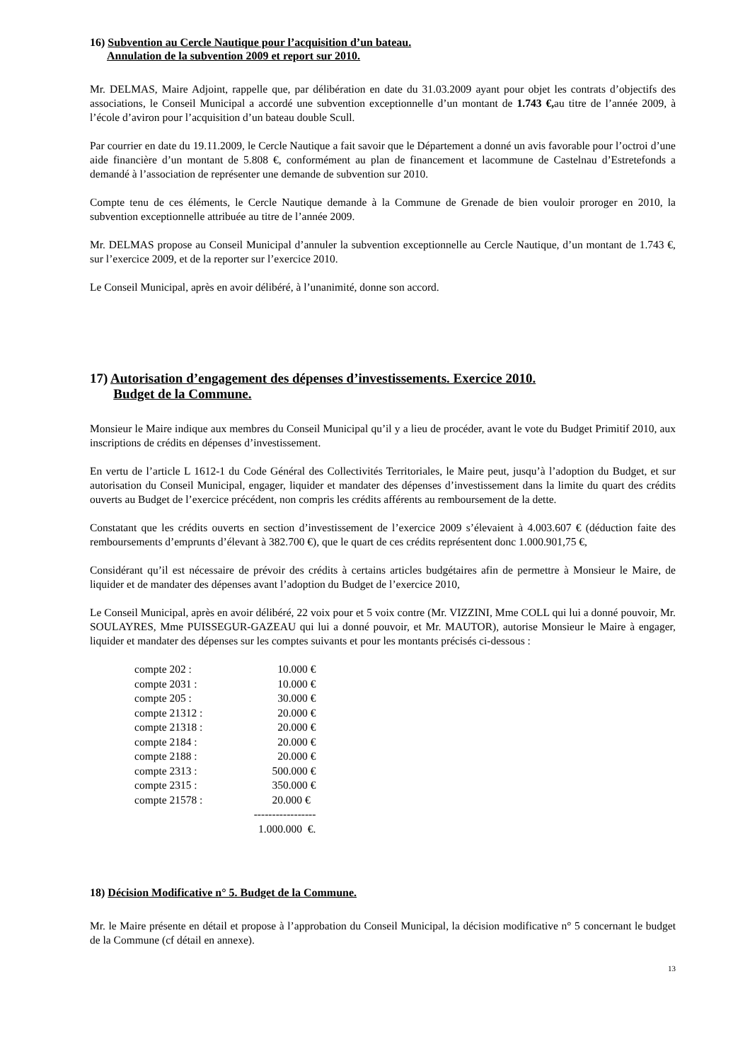16) Subvention au Cercle Nautique pour l’acquisition d’un bateau.
Annulation de la subvention 2009 et report sur 2010.
Mr. DELMAS, Maire Adjoint, rappelle que, par délibération en date du 31.03.2009 ayant pour objet les contrats d’objectifs des associations, le Conseil Municipal a accordé une subvention exceptionnelle d’un montant de 1.743 €, au titre de l’année 2009, à l’école d’aviron pour l’acquisition d’un bateau double Scull.
Par courrier en date du 19.11.2009, le Cercle Nautique a fait savoir que le Département a donné un avis favorable pour l’octroi d’une aide financière d’un montant de 5.808 €, conformément au plan de financement et lacommune de Castelnau d’Estretefonds a demandé à l’association de représenter une demande de subvention sur 2010.
Compte tenu de ces éléments, le Cercle Nautique demande à la Commune de Grenade de bien vouloir proroger en 2010, la subvention exceptionnelle attribuée au titre de l’année 2009.
Mr. DELMAS propose au Conseil Municipal d’annuler la subvention exceptionnelle au Cercle Nautique, d’un montant de 1.743 €, sur l’exercice 2009, et de la reporter sur l’exercice 2010.
Le Conseil Municipal, après en avoir délibéré, à l’unanimité, donne son accord.
17) Autorisation d’engagement des dépenses d’investissements. Exercice 2010.
Budget de la Commune.
Monsieur le Maire indique aux membres du Conseil Municipal qu’il y a lieu de procéder, avant le vote du Budget Primitif 2010, aux inscriptions de crédits en dépenses d’investissement.
En vertu de l’article L 1612-1 du Code Général des Collectivités Territoriales, le Maire peut, jusqu’à l’adoption du Budget, et sur autorisation du Conseil Municipal, engager, liquider et mandater des dépenses d’investissement dans la limite du quart des crédits ouverts au Budget de l’exercice précédent, non compris les crédits afférents au remboursement de la dette.
Constatant que les crédits ouverts en section d’investissement de l’exercice 2009 s’élevaient à 4.003.607 € (déduction faite des remboursements d’emprunts d’élevant à 382.700 €), que le quart de ces crédits représentent donc 1.000.901,75 €,
Considérant qu’il est nécessaire de prévoir des crédits à certains articles budgétaires afin de permettre à Monsieur le Maire, de liquider et de mandater des dépenses avant l’adoption du Budget de l’exercice 2010,
Le Conseil Municipal, après en avoir délibéré, 22 voix pour et 5 voix contre (Mr. VIZZINI, Mme COLL qui lui a donné pouvoir, Mr. SOULAYRES, Mme PUISSEGUR-GAZEAU qui lui a donné pouvoir, et Mr. MAUTOR), autorise Monsieur le Maire à engager, liquider et mandater des dépenses sur les comptes suivants et pour les montants précisés ci-dessous :
| compte 202 : | 10.000 € |
| compte 2031 : | 10.000 € |
| compte 205 : | 30.000 € |
| compte 21312 : | 20.000 € |
| compte 21318 : | 20.000 € |
| compte 2184 : | 20.000 € |
| compte 2188 : | 20.000 € |
| compte 2313 : | 500.000 € |
| compte 2315 : | 350.000 € |
| compte 21578 : | 20.000 € |
| | ----------------- |
| | 1.000.000 €. |
18) Décision Modificative n° 5. Budget de la Commune.
Mr. le Maire présente en détail et propose à l’approbation du Conseil Municipal, la décision modificative n° 5 concernant le budget de la Commune (cf détail en annexe).
13